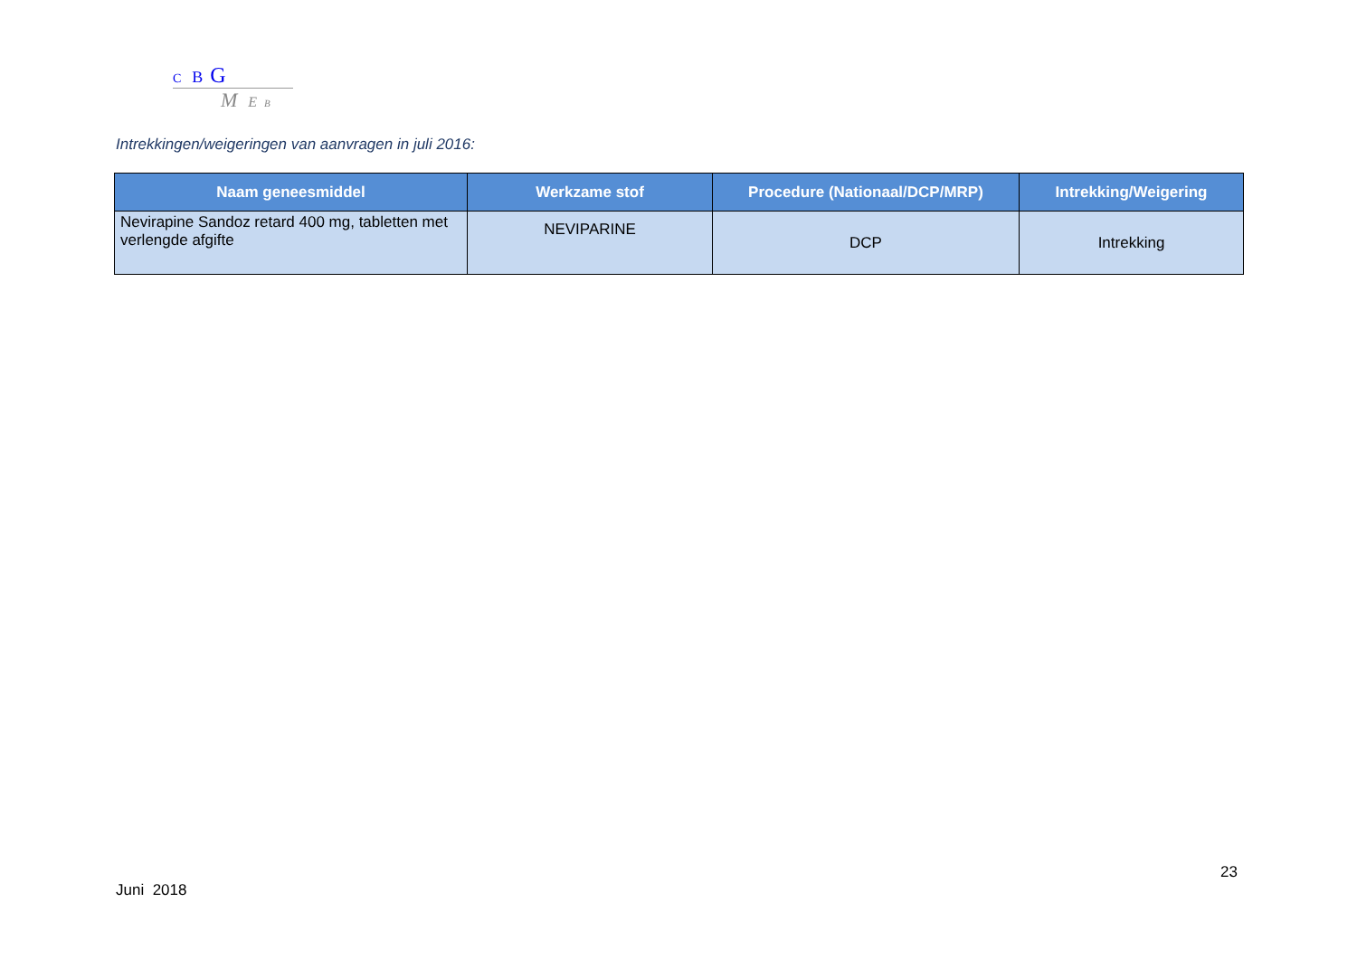C B G
M E B
Intrekkingen/weigeringen van aanvragen in juli 2016:
| Naam geneesmiddel | Werkzame stof | Procedure (Nationaal/DCP/MRP) | Intrekking/Weigering |
| --- | --- | --- | --- |
| Nevirapine Sandoz retard 400 mg, tabletten met verlengde afgifte | NEVIPARINE | DCP | Intrekking |
23
Juni 2018